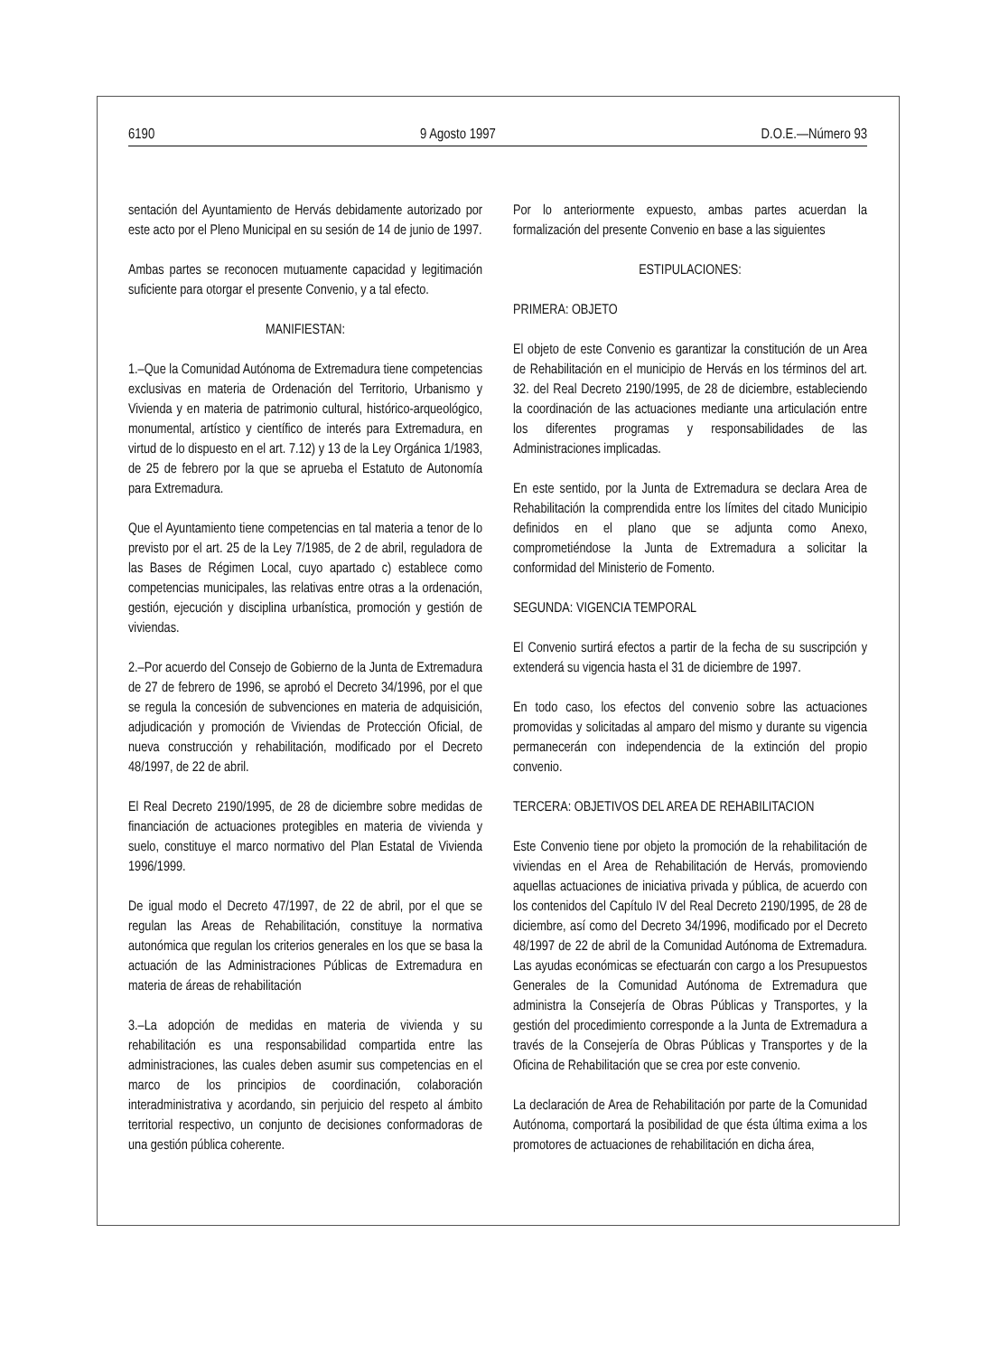6190 9 Agosto 1997 D.O.E.—Número 93
sentación del Ayuntamiento de Hervás debidamente autorizado por este acto por el Pleno Municipal en su sesión de 14 de junio de 1997.
Ambas partes se reconocen mutuamente capacidad y legitimación suficiente para otorgar el presente Convenio, y a tal efecto.
MANIFIESTAN:
1.–Que la Comunidad Autónoma de Extremadura tiene competencias exclusivas en materia de Ordenación del Territorio, Urbanismo y Vivienda y en materia de patrimonio cultural, histórico-arqueológico, monumental, artístico y científico de interés para Extremadura, en virtud de lo dispuesto en el art. 7.12) y 13 de la Ley Orgánica 1/1983, de 25 de febrero por la que se aprueba el Estatuto de Autonomía para Extremadura.
Que el Ayuntamiento tiene competencias en tal materia a tenor de lo previsto por el art. 25 de la Ley 7/1985, de 2 de abril, reguladora de las Bases de Régimen Local, cuyo apartado c) establece como competencias municipales, las relativas entre otras a la ordenación, gestión, ejecución y disciplina urbanística, promoción y gestión de viviendas.
2.–Por acuerdo del Consejo de Gobierno de la Junta de Extremadura de 27 de febrero de 1996, se aprobó el Decreto 34/1996, por el que se regula la concesión de subvenciones en materia de adquisición, adjudicación y promoción de Viviendas de Protección Oficial, de nueva construcción y rehabilitación, modificado por el Decreto 48/1997, de 22 de abril.
El Real Decreto 2190/1995, de 28 de diciembre sobre medidas de financiación de actuaciones protegibles en materia de vivienda y suelo, constituye el marco normativo del Plan Estatal de Vivienda 1996/1999.
De igual modo el Decreto 47/1997, de 22 de abril, por el que se regulan las Areas de Rehabilitación, constituye la normativa autonómica que regulan los criterios generales en los que se basa la actuación de las Administraciones Públicas de Extremadura en materia de áreas de rehabilitación
3.–La adopción de medidas en materia de vivienda y su rehabilitación es una responsabilidad compartida entre las administraciones, las cuales deben asumir sus competencias en el marco de los principios de coordinación, colaboración interadministrativa y acordando, sin perjuicio del respeto al ámbito territorial respectivo, un conjunto de decisiones conformadoras de una gestión pública coherente.
Por lo anteriormente expuesto, ambas partes acuerdan la formalización del presente Convenio en base a las siguientes
ESTIPULACIONES:
PRIMERA: OBJETO
El objeto de este Convenio es garantizar la constitución de un Area de Rehabilitación en el municipio de Hervás en los términos del art. 32. del Real Decreto 2190/1995, de 28 de diciembre, estableciendo la coordinación de las actuaciones mediante una articulación entre los diferentes programas y responsabilidades de las Administraciones implicadas.
En este sentido, por la Junta de Extremadura se declara Area de Rehabilitación la comprendida entre los límites del citado Municipio definidos en el plano que se adjunta como Anexo, comprometiéndose la Junta de Extremadura a solicitar la conformidad del Ministerio de Fomento.
SEGUNDA: VIGENCIA TEMPORAL
El Convenio surtirá efectos a partir de la fecha de su suscripción y extenderá su vigencia hasta el 31 de diciembre de 1997.
En todo caso, los efectos del convenio sobre las actuaciones promovidas y solicitadas al amparo del mismo y durante su vigencia permanecerán con independencia de la extinción del propio convenio.
TERCERA: OBJETIVOS DEL AREA DE REHABILITACION
Este Convenio tiene por objeto la promoción de la rehabilitación de viviendas en el Area de Rehabilitación de Hervás, promoviendo aquellas actuaciones de iniciativa privada y pública, de acuerdo con los contenidos del Capítulo IV del Real Decreto 2190/1995, de 28 de diciembre, así como del Decreto 34/1996, modificado por el Decreto 48/1997 de 22 de abril de la Comunidad Autónoma de Extremadura. Las ayudas económicas se efectuarán con cargo a los Presupuestos Generales de la Comunidad Autónoma de Extremadura que administra la Consejería de Obras Públicas y Transportes, y la gestión del procedimiento corresponde a la Junta de Extremadura a través de la Consejería de Obras Públicas y Transportes y de la Oficina de Rehabilitación que se crea por este convenio.
La declaración de Area de Rehabilitación por parte de la Comunidad Autónoma, comportará la posibilidad de que ésta última exima a los promotores de actuaciones de rehabilitación en dicha área,